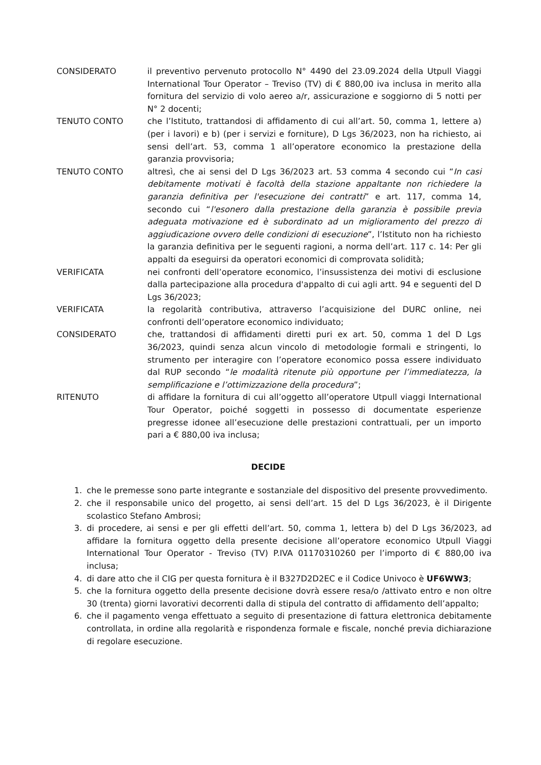CONSIDERATO il preventivo pervenuto protocollo N° 4490 del 23.09.2024 della Utpull Viaggi International Tour Operator – Treviso (TV) di € 880,00 iva inclusa in merito alla fornitura del servizio di volo aereo a/r, assicurazione e soggiorno di 5 notti per N° 2 docenti;
TENUTO CONTO che l’Istituto, trattandosi di affidamento di cui all’art. 50, comma 1, lettere a) (per i lavori) e b) (per i servizi e forniture), D Lgs 36/2023, non ha richiesto, ai sensi dell’art. 53, comma 1 all’operatore economico la prestazione della garanzia provvisoria;
TENUTO CONTO altresì, che ai sensi del D Lgs 36/2023 art. 53 comma 4 secondo cui “In casi debitamente motivati è facoltà della stazione appaltante non richiedere la garanzia definitiva per l'esecuzione dei contratti” e art. 117, comma 14, secondo cui “l'esonero dalla prestazione della garanzia è possibile previa adeguata motivazione ed è subordinato ad un miglioramento del prezzo di aggiudicazione ovvero delle condizioni di esecuzione”, l’Istituto non ha richiesto la garanzia definitiva per le seguenti ragioni, a norma dell’art. 117 c. 14: Per gli appalti da eseguirsi da operatori economici di comprovata solidità;
VERIFICATA nei confronti dell’operatore economico, l’insussistenza dei motivi di esclusione dalla partecipazione alla procedura d'appalto di cui agli artt. 94 e seguenti del D Lgs 36/2023;
VERIFICATA la regolarità contributiva, attraverso l’acquisizione del DURC online, nei confronti dell’operatore economico individuato;
CONSIDERATO che, trattandosi di affidamenti diretti puri ex art. 50, comma 1 del D Lgs 36/2023, quindi senza alcun vincolo di metodologie formali e stringenti, lo strumento per interagire con l’operatore economico possa essere individuato dal RUP secondo “le modalità ritenute più opportune per l’immediatezza, la semplificazione e l’ottimizzazione della procedura”;
RITENUTO di affidare la fornitura di cui all’oggetto all’operatore Utpull viaggi International Tour Operator, poiché soggetti in possesso di documentate esperienze pregresse idonee all’esecuzione delle prestazioni contrattuali, per un importo pari a € 880,00 iva inclusa;
DECIDE
1. che le premesse sono parte integrante e sostanziale del dispositivo del presente provvedimento.
2. che il responsabile unico del progetto, ai sensi dell’art. 15 del D Lgs 36/2023, è il Dirigente scolastico Stefano Ambrosi;
3. di procedere, ai sensi e per gli effetti dell’art. 50, comma 1, lettera b) del D Lgs 36/2023, ad affidare la fornitura oggetto della presente decisione all’operatore economico Utpull Viaggi International Tour Operator - Treviso (TV) P.IVA 01170310260 per l’importo di € 880,00 iva inclusa;
4. di dare atto che il CIG per questa fornitura è il B327D2D2EC e il Codice Univoco è UF6WW3;
5. che la fornitura oggetto della presente decisione dovrà essere resa/o /attivato entro e non oltre 30 (trenta) giorni lavorativi decorrenti dalla di stipula del contratto di affidamento dell’appalto;
6. che il pagamento venga effettuato a seguito di presentazione di fattura elettronica debitamente controllata, in ordine alla regolarità e rispondenza formale e fiscale, nonché previa dichiarazione di regolare esecuzione.